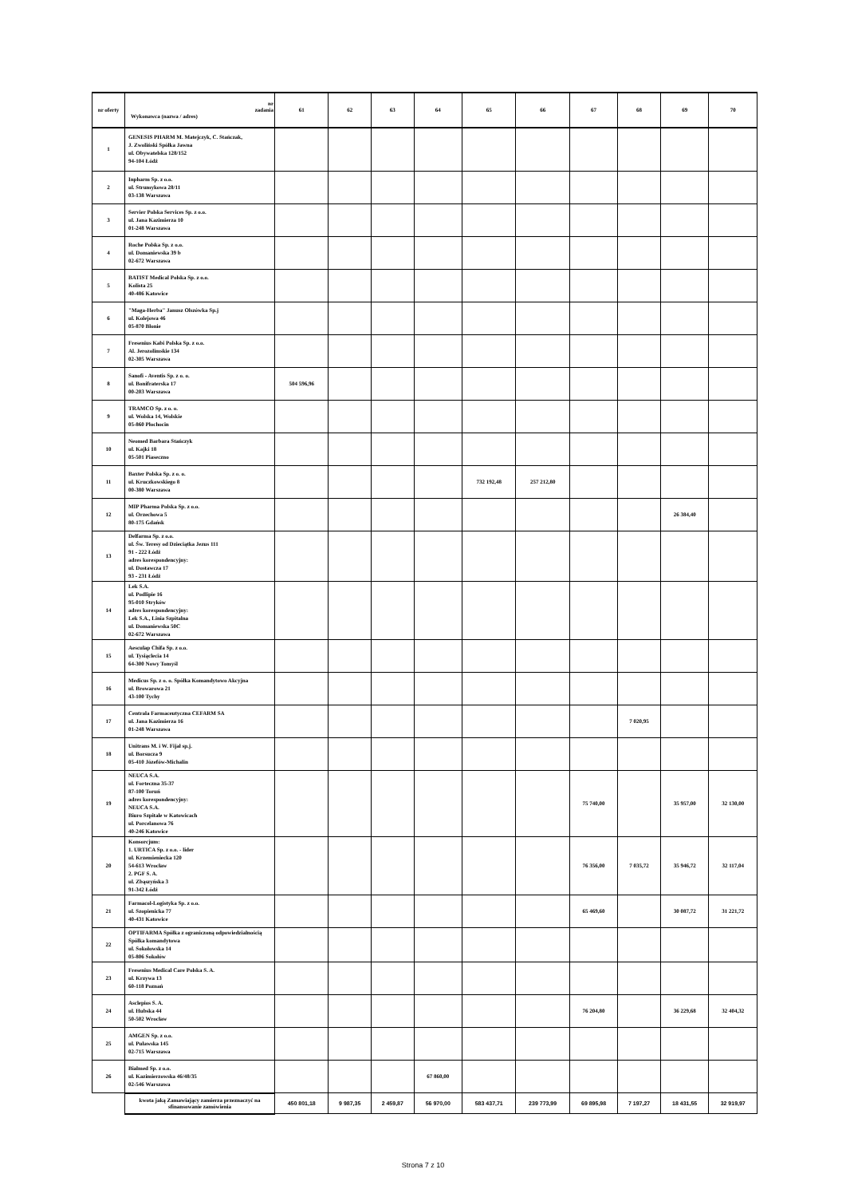| nr oferty | nr zadania Wykonawca (nazwa / adres) | 61 | 62 | 63 | 64 | 65 | 66 | 67 | 68 | 69 | 70 |
| --- | --- | --- | --- | --- | --- | --- | --- | --- | --- | --- | --- |
| 1 | GENESIS PHARM M. Matejczyk, C. Stańczak, J. Zwoliński Spółka Jawna ul. Obywatelska 128/152 94-104 Łódź | | | | | | | | | | |
| 2 | Inpharm Sp. z o.o. ul. Strumykowa 28/11 03-138 Warszawa | | | | | | | | | | |
| 3 | Servier Polska Services Sp. z o.o. ul. Jana Kazimierza 10 01-248 Warszawa | | | | | | | | | | |
| 4 | Roche Polska Sp. z o.o. ul. Domaniewska 39 b 02-672 Warszawa | | | | | | | | | | |
| 5 | BATIST Medical Polska Sp. z o.o. Kolista 25 40-486 Katowice | | | | | | | | | | |
| 6 | "Maga-Herba" Janusz Olszówka Sp.j ul. Kolejowa 46 05-870 Błonie | | | | | | | | | | |
| 7 | Fresenius Kabi Polska Sp. z o.o. Al. Jerozolimskie 134 02-305 Warszawa | | | | | | | | | | |
| 8 | Sanofi - Aventis Sp. z o. o. ul. Bonifraterska 17 00-203 Warszawa | 504 596,96 | | | | | | | | | |
| 9 | TRAMCO Sp. z o. o. ul. Wolska 14, Wolskie 05-860 Płochocin | | | | | | | | | | |
| 10 | Neomed Barbara Stańczyk ul. Kajki 18 05-501 Piaseczno | | | | | | | | | | |
| 11 | Baxter Polska Sp. z o. o. ul. Kruczkowskiego 8 00-380 Warszawa | | | | | 732 192,48 | 257 212,80 | | | | |
| 12 | MIP Pharma Polska Sp. z o.o. ul. Orzechowa 5 80-175 Gdańsk | | | | | | | | | 26 384,40 | |
| 13 | Delfarma Sp. z o.o. ul. Św. Teresy od Dzieciątka Jezus 111 91 - 222 Łódź adres korespondencyjny: ul. Dostawcza 17 93 - 231 Łódź | | | | | | | | | | |
| 14 | Lek S.A. ul. Podlipie 16 95-010 Stryków adres korespondencyjny: Lek S.A., Linia Szpitalna ul. Domaniewska 50C 02-672 Warszawa | | | | | | | | | | |
| 15 | Aesculap Chifa Sp. z o.o. ul. Tysiąclecia 14 64-300 Nowy Tomyśl | | | | | | | | | | |
| 16 | Medicus Sp. z o. o. Spółka Komandytowo Akcyjna ul. Browarowa 21 43-100 Tychy | | | | | | | | | | |
| 17 | Centrala Farmaceutyczna CEFARM SA ul. Jana Kazimierza 16 01-248 Warszawa | | | | | | | | 7 020,95 | | |
| 18 | Unitrans M. i W. Fijał sp.j. ul. Borsucza 9 05-410 Józefów-Michalin | | | | | | | | | | |
| 19 | NEUCA S.A. ul. Forteczna 35-37 87-100 Toruń adres korespondencyjny: NEUCA S.A. Biuro Szpitale w Katowicach ul. Porcelanowa 76 40-246 Katowice | | | | | | | 75 740,00 | | 35 957,00 | 32 130,00 |
| 20 | Konsorcjum: 1. URTICA Sp. z o.o. - lider ul. Krzemieniecka 120 54-613 Wrocław 2. PGF S. A. ul. Zbąszyńska 3 91-342 Łódź | | | | | | | 76 356,00 | 7 035,72 | 35 946,72 | 32 117,04 |
| 21 | Farmacol-Logistyka Sp. z o.o. ul. Szopienicka 77 40-431 Katowice | | | | | | | 65 469,60 | | 30 087,72 | 31 221,72 |
| 22 | OPTIFARMA Spółka z ograniczoną odpowiedzialnością Spółka komandytowa ul. Sokołowska 14 05-806 Sokołów | | | | | | | | | | |
| 23 | Fresenius Medical Care Polska S. A. ul. Krzywa 13 60-118 Poznań | | | | | | | | | | |
| 24 | Asclepios S. A. ul. Hubska 44 50-502 Wrocław | | | | | | | 76 204,80 | | 36 229,68 | 32 404,32 |
| 25 | AMGEN Sp. z o.o. ul. Puławska 145 02-715 Warszawa | | | | | | | | | | |
| 26 | Bialmed Sp. z o.o. ul. Kazimierzowska 46/48/35 02-546 Warszawa | | | | 67 860,00 | | | | | | |
| | kwota jaką Zamawiający zamierza przeznaczyć na sfinansowanie zamówienia | 450 801,18 | 9 987,35 | 2 459,87 | 56 970,00 | 583 437,71 | 239 773,99 | 69 895,98 | 7 197,27 | 18 431,55 | 32 919,97 |
Strona 7 z 10